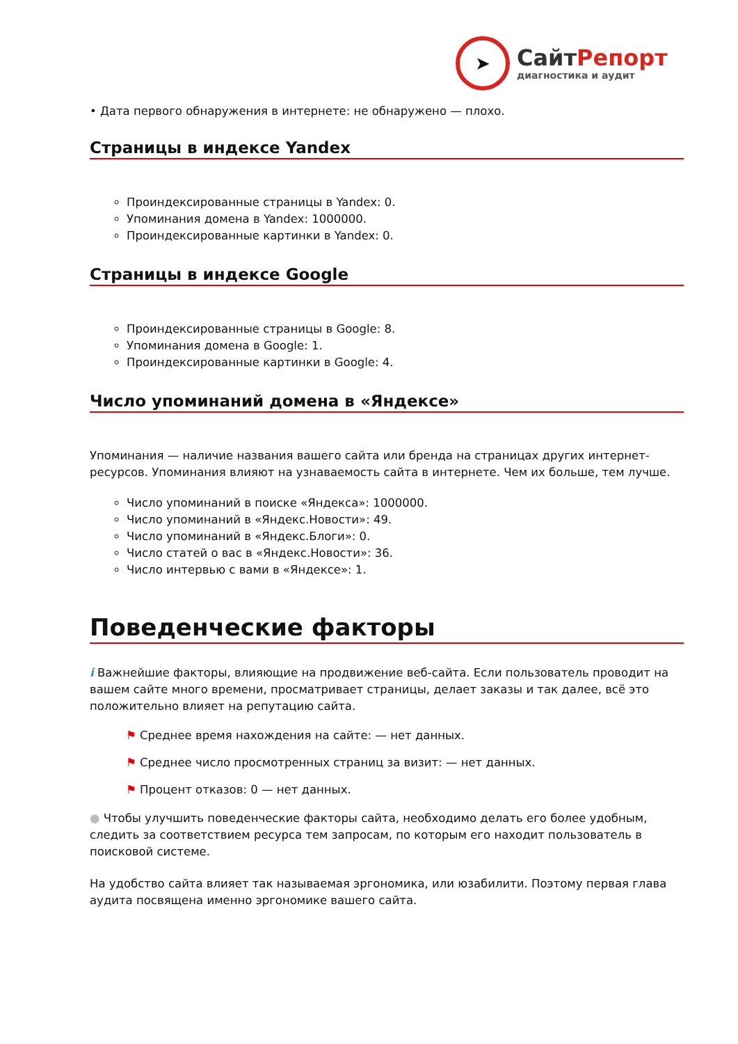➤
СайтРепорт
диагностика и аудит
• Дата первого обнаружения в интернете: не обнаружено — плохо.
Страницы в индексе Yandex
Проиндексированные страницы в Yandex: 0.
Упоминания домена в Yandex: 1000000.
Проиндексированные картинки в Yandex: 0.
Страницы в индексе Google
Проиндексированные страницы в Google: 8.
Упоминания домена в Google: 1.
Проиндексированные картинки в Google: 4.
Число упоминаний домена в «Яндексе»
Упоминания — наличие названия вашего сайта или бренда на страницах других интернет-ресурсов. Упоминания влияют на узнаваемость сайта в интернете. Чем их больше, тем лучше.
Число упоминаний в поиске «Яндекса»: 1000000.
Число упоминаний в «Яндекс.Новости»: 49.
Число упоминаний в «Яндекс.Блоги»: 0.
Число статей о вас в «Яндекс.Новости»: 36.
Число интервью с вами в «Яндексе»: 1.
Поведенческие факторы
i Важнейшие факторы, влияющие на продвижение веб-сайта. Если пользователь проводит на вашем сайте много времени, просматривает страницы, делает заказы и так далее, всё это положительно влияет на репутацию сайта.
⚑ Среднее время нахождения на сайте: — нет данных.
⚑ Среднее число просмотренных страниц за визит: — нет данных.
⚑ Процент отказов: 0 — нет данных.
● Чтобы улучшить поведенческие факторы сайта, необходимо делать его более удобным, следить за соответствием ресурса тем запросам, по которым его находит пользователь в поисковой системе.
На удобство сайта влияет так называемая эргономика, или юзабилити. Поэтому первая глава аудита посвящена именно эргономике вашего сайта.